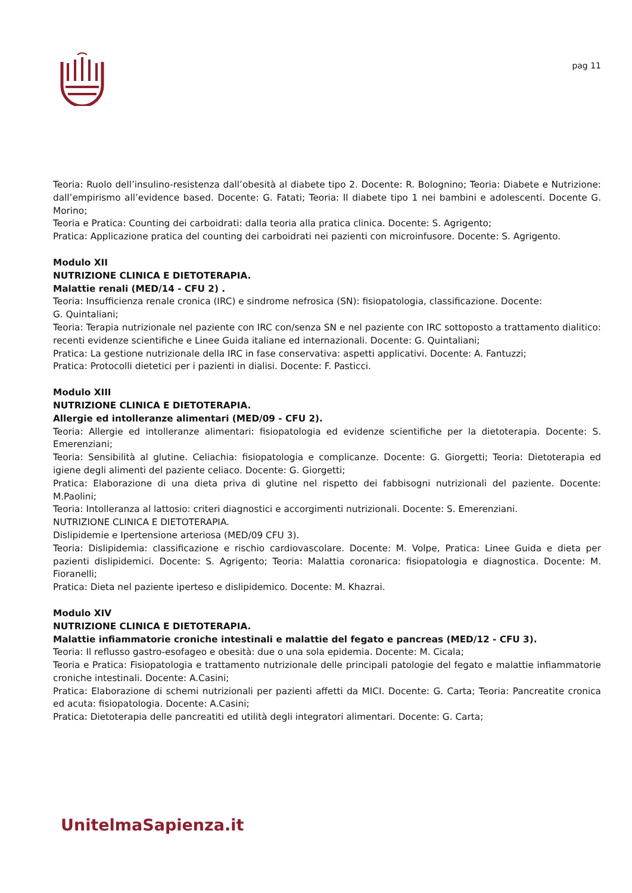pag 11
Teoria: Ruolo dell’insulino-resistenza dall’obesità al diabete tipo 2. Docente: R. Bolognino; Teoria: Diabete e Nutrizione: dall’empirismo all’evidence based. Docente: G. Fatati; Teoria: Il diabete tipo 1 nei bambini e adolescenti. Docente G. Morino;
Teoria e Pratica: Counting dei carboidrati: dalla teoria alla pratica clinica. Docente: S. Agrigento;
Pratica: Applicazione pratica del counting dei carboidrati nei pazienti con microinfusore. Docente: S. Agrigento.
Modulo XII
NUTRIZIONE CLINICA E DIETOTERAPIA.
Malattie renali (MED/14 - CFU 2) .
Teoria: Insufficienza renale cronica (IRC) e sindrome nefrosica (SN): fisiopatologia, classificazione. Docente:
G. Quintaliani;
Teoria: Terapia nutrizionale nel paziente con IRC con/senza SN e nel paziente con IRC sottoposto a trattamento dialitico: recenti evidenze scientifiche e Linee Guida italiane ed internazionali. Docente: G. Quintaliani;
Pratica: La gestione nutrizionale della IRC in fase conservativa: aspetti applicativi. Docente: A. Fantuzzi;
Pratica: Protocolli dietetici per i pazienti in dialisi. Docente: F. Pasticci.
Modulo XIII
NUTRIZIONE CLINICA E DIETOTERAPIA.
Allergie ed intolleranze alimentari (MED/09 - CFU 2).
Teoria: Allergie ed intolleranze alimentari: fisiopatologia ed evidenze scientifiche per la dietoterapia. Docente: S. Emerenziani;
Teoria: Sensibilità al glutine. Celiachia: fisiopatologia e complicanze. Docente: G. Giorgetti; Teoria: Dietoterapia ed igiene degli alimenti del paziente celiaco. Docente: G. Giorgetti;
Pratica: Elaborazione di una dieta priva di glutine nel rispetto dei fabbisogni nutrizionali del paziente. Docente: M.Paolini;
Teoria: Intolleranza al lattosio: criteri diagnostici e accorgimenti nutrizionali. Docente: S. Emerenziani.
NUTRIZIONE CLINICA E DIETOTERAPIA.
Dislipidemie e Ipertensione arteriosa (MED/09 CFU 3).
Teoria: Dislipidemia: classificazione e rischio cardiovascolare. Docente: M. Volpe, Pratica: Linee Guida e dieta per pazienti dislipidemici. Docente: S. Agrigento; Teoria: Malattia coronarica: fisiopatologia e diagnostica. Docente: M. Fioranelli;
Pratica: Dieta nel paziente iperteso e dislipidemico. Docente: M. Khazrai.
Modulo XIV
NUTRIZIONE CLINICA E DIETOTERAPIA.
Malattie infiammatorie croniche intestinali e malattie del fegato e pancreas (MED/12 - CFU 3).
Teoria: Il reflusso gastro-esofageo e obesità: due o una sola epidemia. Docente: M. Cicala;
Teoria e Pratica: Fisiopatologia e trattamento nutrizionale delle principali patologie del fegato e malattie infiammatorie croniche intestinali. Docente: A.Casini;
Pratica: Elaborazione di schemi nutrizionali per pazienti affetti da MICI. Docente: G. Carta; Teoria: Pancreatite cronica ed acuta: fisiopatologia. Docente: A.Casini;
Pratica: Dietoterapia delle pancreatiti ed utilità degli integratori alimentari. Docente: G. Carta;
UnitelmaSapienza.it